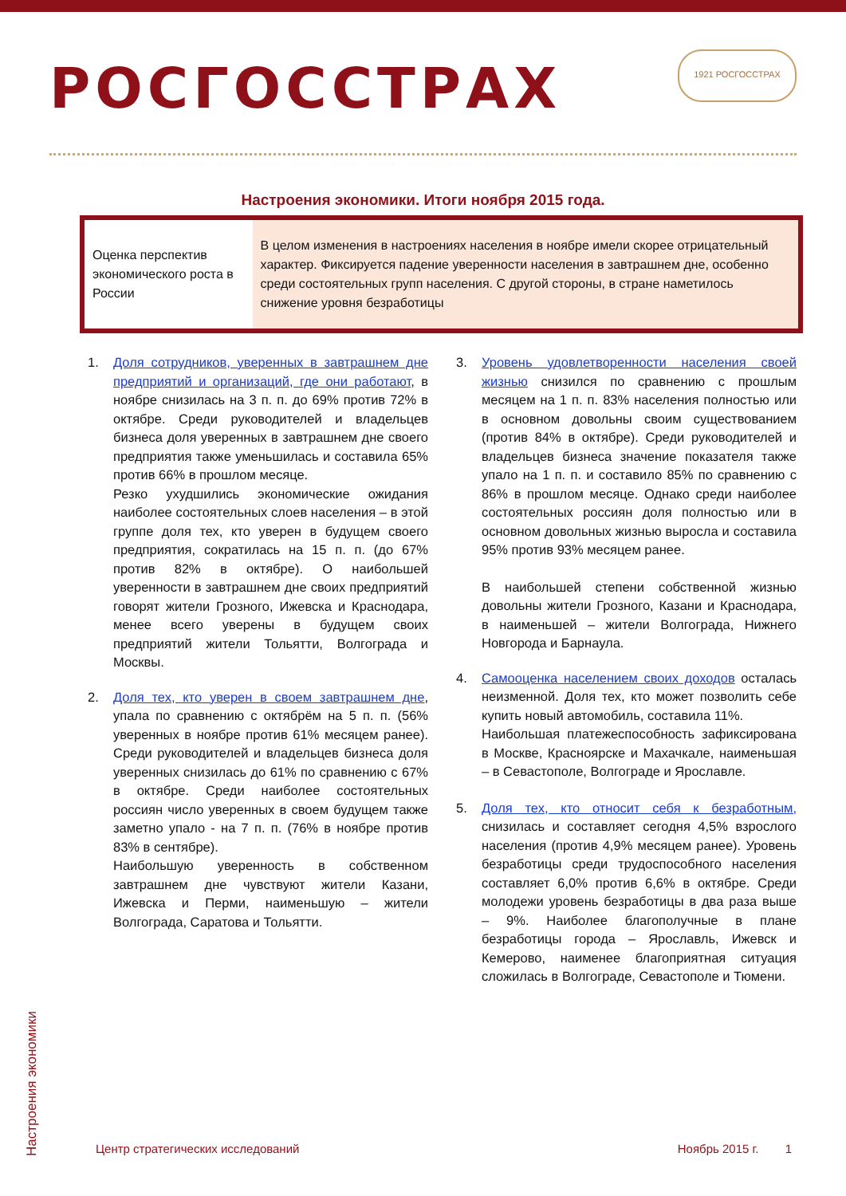РОСГОССТРАХ
1921 РОСГОССТРАХ
Настроения экономики. Итоги ноября 2015 года.
| Оценка перспектив экономического роста в России | В целом изменения в настроениях населения в ноябре имели скорее отрицательный характер. Фиксируется падение уверенности населения в завтрашнем дне, особенно среди состоятельных групп населения. С другой стороны, в стране наметилось снижение уровня безработицы |
1. Доля сотрудников, уверенных в завтрашнем дне предприятий и организаций, где они работают, в ноябре снизилась на 3 п. п. до 69% против 72% в октябре. Среди руководителей и владельцев бизнеса доля уверенных в завтрашнем дне своего предприятия также уменьшилась и составила 65% против 66% в прошлом месяце.
Резко ухудшились экономические ожидания наиболее состоятельных слоев населения – в этой группе доля тех, кто уверен в будущем своего предприятия, сократилась на 15 п. п. (до 67% против 82% в октябре). О наибольшей уверенности в завтрашнем дне своих предприятий говорят жители Грозного, Ижевска и Краснодара, менее всего уверены в будущем своих предприятий жители Тольятти, Волгограда и Москвы.
2. Доля тех, кто уверен в своем завтрашнем дне, упала по сравнению с октябрём на 5 п. п. (56% уверенных в ноябре против 61% месяцем ранее). Среди руководителей и владельцев бизнеса доля уверенных снизилась до 61% по сравнению с 67% в октябре. Среди наиболее состоятельных россиян число уверенных в своем будущем также заметно упало - на 7 п. п. (76% в ноябре против 83% в сентябре).
Наибольшую уверенность в собственном завтрашнем дне чувствуют жители Казани, Ижевска и Перми, наименьшую – жители Волгограда, Саратова и Тольятти.
3. Уровень удовлетворенности населения своей жизнью снизился по сравнению с прошлым месяцем на 1 п. п. 83% населения полностью или в основном довольны своим существованием (против 84% в октябре). Среди руководителей и владельцев бизнеса значение показателя также упало на 1 п. п. и составило 85% по сравнению с 86% в прошлом месяце. Однако среди наиболее состоятельных россиян доля полностью или в основном довольных жизнью выросла и составила 95% против 93% месяцем ранее.
В наибольшей степени собственной жизнью довольны жители Грозного, Казани и Краснодара, в наименьшей – жители Волгограда, Нижнего Новгорода и Барнаула.
4. Самооценка населением своих доходов осталась неизменной. Доля тех, кто может позволить себе купить новый автомобиль, составила 11%.
Наибольшая платежеспособность зафиксирована в Москве, Красноярске и Махачкале, наименьшая – в Севастополе, Волгограде и Ярославле.
5. Доля тех, кто относит себя к безработным, снизилась и составляет сегодня 4,5% взрослого населения (против 4,9% месяцем ранее). Уровень безработицы среди трудоспособного населения составляет 6,0% против 6,6% в октябре. Среди молодежи уровень безработицы в два раза выше – 9%. Наиболее благополучные в плане безработицы города – Ярославль, Ижевск и Кемерово, наименее благоприятная ситуация сложилась в Волгограде, Севастополе и Тюмени.
Настроения экономики
Центр стратегических исследований Ноябрь 2015 г. 1